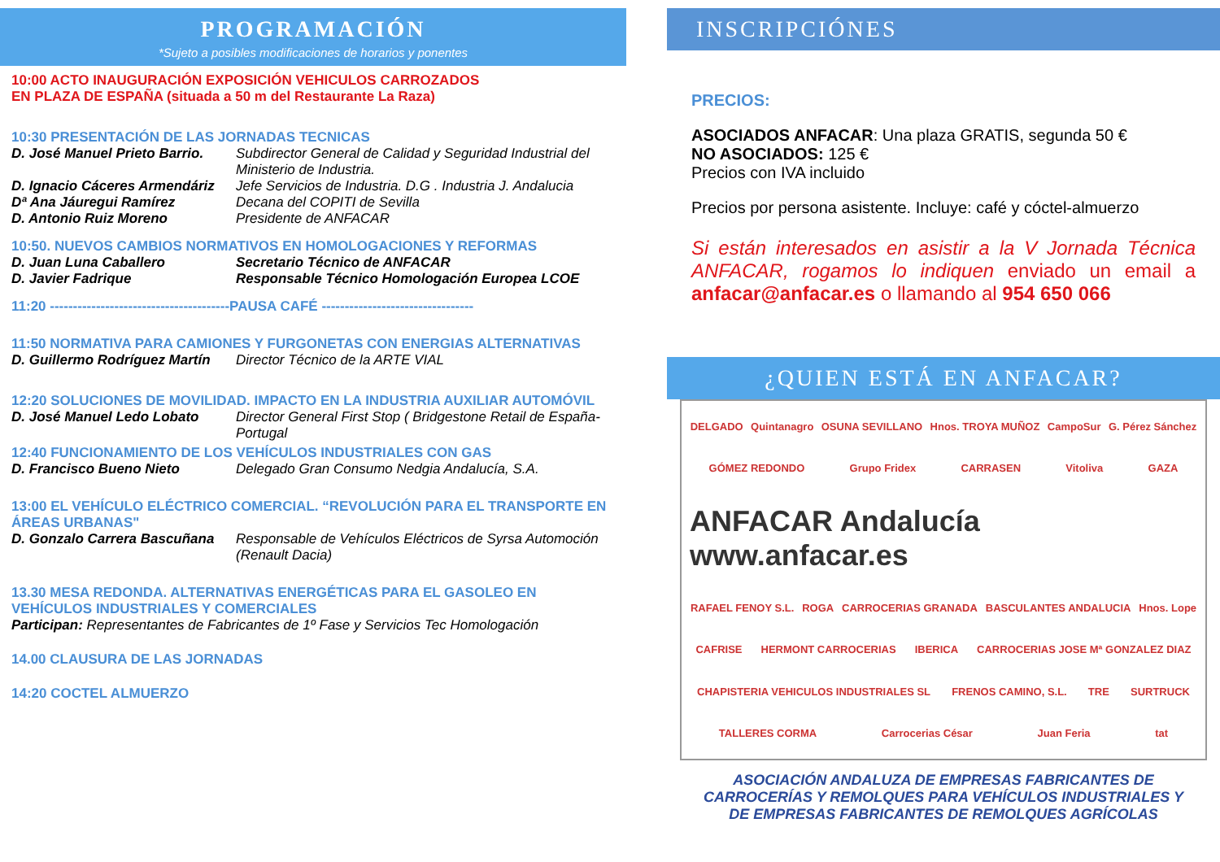PROGRAMACIÓN
*Sujeto a posibles modificaciones de horarios y ponentes
10:00 ACTO INAUGURACIÓN EXPOSICIÓN VEHICULOS CARROZADOS
EN PLAZA DE ESPAÑA (situada a 50 m del Restaurante La Raza)
10:30 PRESENTACIÓN DE LAS JORNADAS TECNICAS
D. José Manuel Prieto Barrio. Subdirector General de Calidad y Seguridad Industrial del Ministerio de Industria.
D. Ignacio Cáceres Armendáriz Jefe Servicios de Industria. D.G . Industria J. Andalucia
Dª Ana Jáuregui Ramírez Decana del COPITI de Sevilla
D. Antonio Ruiz Moreno Presidente de ANFACAR
10:50. NUEVOS CAMBIOS NORMATIVOS EN HOMOLOGACIONES Y REFORMAS
D. Juan Luna Caballero Secretario Técnico de ANFACAR
D. Javier Fadrique Responsable Técnico Homologación Europea LCOE
11:20 ---------------------------------------PAUSA CAFÉ ---------------------------------
11:50 NORMATIVA PARA CAMIONES Y FURGONETAS CON ENERGIAS ALTERNATIVAS
D. Guillermo Rodríguez Martín Director Técnico de la ARTE VIAL
12:20 SOLUCIONES DE MOVILIDAD. IMPACTO EN LA INDUSTRIA AUXILIAR AUTOMÓVIL
D. José Manuel Ledo Lobato Director General First Stop ( Bridgestone Retail de España-Portugal
12:40 FUNCIONAMIENTO DE LOS VEHÍCULOS INDUSTRIALES CON GAS
D. Francisco Bueno Nieto Delegado Gran Consumo Nedgia Andalucía, S.A.
13:00 EL VEHÍCULO ELÉCTRICO COMERCIAL. “REVOLUCIÓN PARA EL TRANSPORTE EN ÁREAS URBANAS"
D. Gonzalo Carrera Bascuñana Responsable de Vehículos Eléctricos de Syrsa Automoción (Renault Dacia)
13.30 MESA REDONDA. ALTERNATIVAS ENERGÉTICAS PARA EL GASOLEO EN VEHÍCULOS INDUSTRIALES Y COMERCIALES
Participan: Representantes de Fabricantes de 1º Fase y Servicios Tec Homologación
14.00 CLAUSURA DE LAS JORNADAS
14:20 COCTEL ALMUERZO
INSCRIPCIÓNES
PRECIOS:
ASOCIADOS ANFACAR: Una plaza GRATIS, segunda 50 €
NO ASOCIADOS: 125 €
Precios con IVA incluido
Precios por persona asistente. Incluye: café y cóctel-almuerzo
Si están interesados en asistir a la V Jornada Técnica ANFACAR, rogamos lo indiquen enviado un email a anfacar@anfacar.es o llamando al 954 650 066
¿QUIEN ESTÁ EN ANFACAR?
DELGADO Quintanagro OSUNA SEVILLANO Hnos. TROYA MUÑOZ CampoSur G. Pérez Sánchez GÓMEZ REDONDO Grupo Fridex CARRASEN Vitoliva GAZA ANFACAR Andalucía www.anfacar.es RAFAEL FENOY S.L. ROGA CARROCERIAS GRANADA BASCULANTES ANDALUCIA Hnos. Lope CAFRISE HERMONT CARROCERIAS IBERICA CARROCERIAS JOSE Mª GONZALEZ DIAZ CHAPISTERIA VEHICULOS INDUSTRIALES SL FRENOS CAMINO, S.L. TRE SURTRUCK TALLERES CORMA Carrocerias César Juan Feria tat
ASOCIACIÓN ANDALUZA DE EMPRESAS FABRICANTES DE CARROCERÍAS Y REMOLQUES PARA VEHÍCULOS INDUSTRIALES Y DE EMPRESAS FABRICANTES DE REMOLQUES AGRÍCOLAS